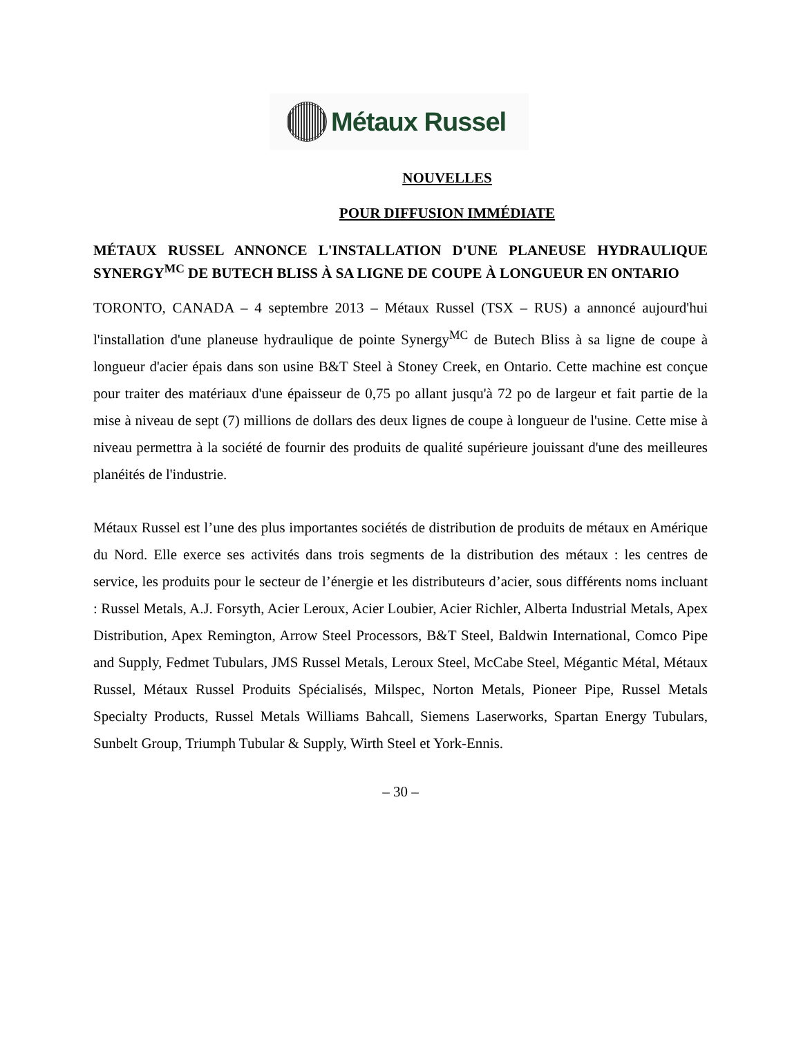Métaux Russel
NOUVELLES
POUR DIFFUSION IMMÉDIATE
MÉTAUX RUSSEL ANNONCE L'INSTALLATION D'UNE PLANEUSE HYDRAULIQUE SYNERGY<sup>MC</sup> DE BUTECH BLISS À SA LIGNE DE COUPE À LONGUEUR EN ONTARIO
TORONTO, CANADA – 4 septembre 2013 – Métaux Russel (TSX – RUS) a annoncé aujourd'hui l'installation d'une planeuse hydraulique de pointe Synergy<sup>MC</sup> de Butech Bliss à sa ligne de coupe à longueur d'acier épais dans son usine B&T Steel à Stoney Creek, en Ontario. Cette machine est conçue pour traiter des matériaux d'une épaisseur de 0,75 po allant jusqu'à 72 po de largeur et fait partie de la mise à niveau de sept (7) millions de dollars des deux lignes de coupe à longueur de l'usine. Cette mise à niveau permettra à la société de fournir des produits de qualité supérieure jouissant d'une des meilleures planéités de l'industrie.
Métaux Russel est l’une des plus importantes sociétés de distribution de produits de métaux en Amérique du Nord. Elle exerce ses activités dans trois segments de la distribution des métaux : les centres de service, les produits pour le secteur de l’énergie et les distributeurs d’acier, sous différents noms incluant : Russel Metals, A.J. Forsyth, Acier Leroux, Acier Loubier, Acier Richler, Alberta Industrial Metals, Apex Distribution, Apex Remington, Arrow Steel Processors, B&T Steel, Baldwin International, Comco Pipe and Supply, Fedmet Tubulars, JMS Russel Metals, Leroux Steel, McCabe Steel, Mégantic Métal, Métaux Russel, Métaux Russel Produits Spécialisés, Milspec, Norton Metals, Pioneer Pipe, Russel Metals Specialty Products, Russel Metals Williams Bahcall, Siemens Laserworks, Spartan Energy Tubulars, Sunbelt Group, Triumph Tubular & Supply, Wirth Steel et York-Ennis.
– 30 –